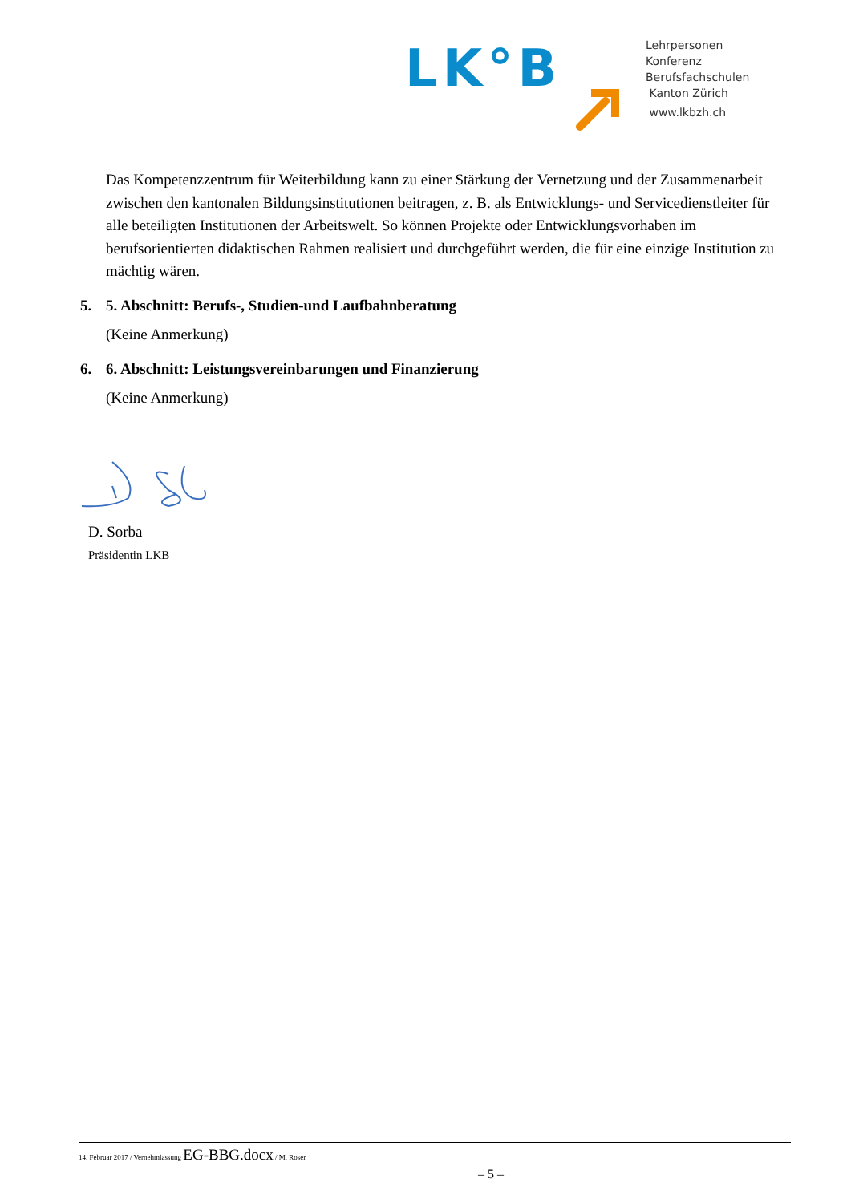LK°B
Lehrpersonen
Konferenz
Berufsfachschulen
Kanton Zürich
www.lkbzh.ch
Das Kompetenzzentrum für Weiterbildung kann zu einer Stärkung der Vernetzung und der Zusammenarbeit zwischen den kantonalen Bildungsinstitutionen beitragen, z. B. als Entwicklungs- und Servicedienstleiter für alle beteiligten Institutionen der Arbeitswelt. So können Projekte oder Entwicklungsvorhaben im berufsorientierten didaktischen Rahmen realisiert und durchgeführt werden, die für eine einzige Institution zu mächtig wären.
5. 5. Abschnitt: Berufs-, Studien-und Laufbahnberatung
(Keine Anmerkung)
6. 6. Abschnitt: Leistungsvereinbarungen und Finanzierung
(Keine Anmerkung)
D. Sorba
Präsidentin LKB
14. Februar 2017 / Vernehmlassung EG-BBG.docx / M. Roser
– 5 –